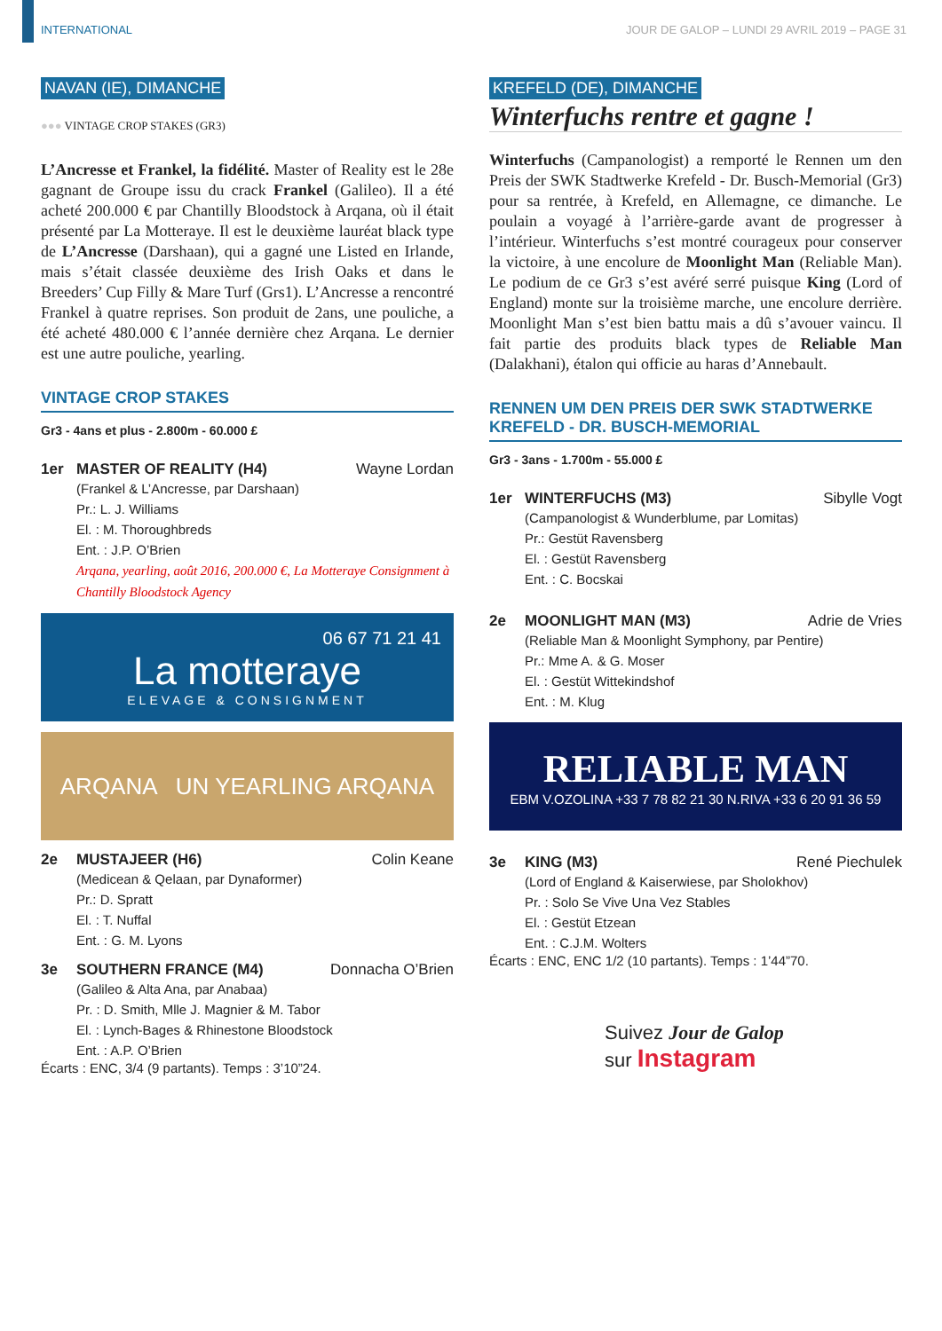INTERNATIONAL JOUR DE GALOP – LUNDI 29 AVRIL 2019 – PAGE 31
NAVAN (IE), DIMANCHE
●●● VINTAGE CROP STAKES (GR3)
L’Ancresse et Frankel, la fidélité. Master of Reality est le 28e gagnant de Groupe issu du crack Frankel (Galileo). Il a été acheté 200.000 € par Chantilly Bloodstock à Arqana, où il était présenté par La Motteraye. Il est le deuxième lauréat black type de L’Ancresse (Darshaan), qui a gagné une Listed en Irlande, mais s’était classée deuxième des Irish Oaks et dans le Breeders’ Cup Filly & Mare Turf (Grs1). L’Ancresse a rencontré Frankel à quatre reprises. Son produit de 2ans, une pouliche, a été acheté 480.000 € l’année dernière chez Arqana. Le dernier est une autre pouliche, yearling.
VINTAGE CROP STAKES
Gr3 - 4ans et plus - 2.800m - 60.000 £
1er MASTER OF REALITY (H4) Wayne Lordan
(Frankel & L’Ancresse, par Darshaan)
Pr.: L. J. Williams
El. : M. Thoroughbreds
Ent. : J.P. O’Brien
Arqana, yearling, août 2016, 200.000 €, La Motteraye Consignment à Chantilly Bloodstock Agency
06 67 71 21 41
La motteraye
ELEVAGE & CONSIGNMENT
ARQANA UN YEARLING ARQANA
2e MUSTAJEER (H6) Colin Keane
(Medicean & Qelaan, par Dynaformer)
Pr.: D. Spratt
El. : T. Nuffal
Ent. : G. M. Lyons
3e SOUTHERN FRANCE (M4) Donnacha O’Brien
(Galileo & Alta Ana, par Anabaa)
Pr. : D. Smith, Mlle J. Magnier & M. Tabor
El. : Lynch-Bages & Rhinestone Bloodstock
Ent. : A.P. O’Brien
Écarts : ENC, 3/4 (9 partants). Temps : 3’10”24.
KREFELD (DE), DIMANCHE
Winterfuchs rentre et gagne !
Winterfuchs (Campanologist) a remporté le Rennen um den Preis der SWK Stadtwerke Krefeld - Dr. Busch-Memorial (Gr3) pour sa rentrée, à Krefeld, en Allemagne, ce dimanche. Le poulain a voyagé à l’arrière-garde avant de progresser à l’intérieur. Winterfuchs s’est montré courageux pour conserver la victoire, à une encolure de Moonlight Man (Reliable Man). Le podium de ce Gr3 s’est avéré serré puisque King (Lord of England) monte sur la troisième marche, une encolure derrière. Moonlight Man s’est bien battu mais a dû s’avouer vaincu. Il fait partie des produits black types de Reliable Man (Dalakhani), étalon qui officie au haras d’Annebault.
RENNEN UM DEN PREIS DER SWK STADTWERKE KREFELD - DR. BUSCH-MEMORIAL
Gr3 - 3ans - 1.700m - 55.000 £
1er WINTERFUCHS (M3) Sibylle Vogt
(Campanologist & Wunderblume, par Lomitas)
Pr.: Gestüt Ravensberg
El. : Gestüt Ravensberg
Ent. : C. Bocskai
2e MOONLIGHT MAN (M3) Adrie de Vries
(Reliable Man & Moonlight Symphony, par Pentire)
Pr.: Mme A. & G. Moser
El. : Gestüt Wittekindshof
Ent. : M. Klug
RELIABLE MAN
EBM V.OZOLINA +33 7 78 82 21 30 N.RIVA +33 6 20 91 36 59
3e KING (M3) René Piechulek
(Lord of England & Kaiserwiese, par Sholokhov)
Pr. : Solo Se Vive Una Vez Stables
El. : Gestüt Etzean
Ent. : C.J.M. Wolters
Écarts : ENC, ENC 1/2 (10 partants). Temps : 1’44”70.
Suivez Jour de Galop
sur Instagram